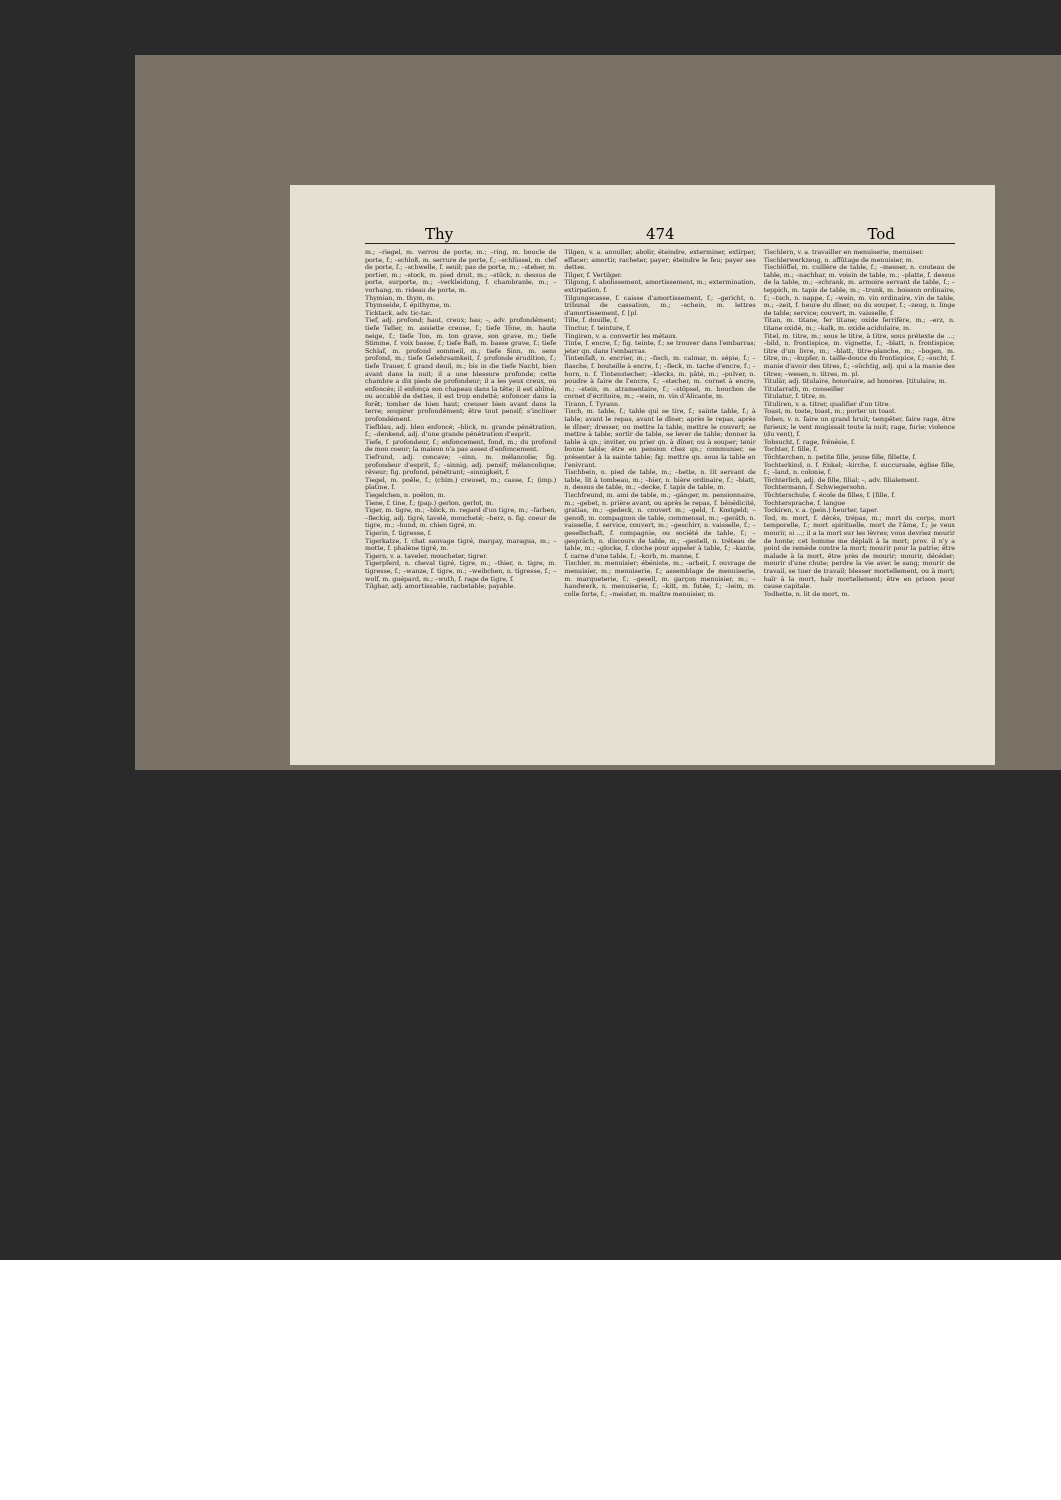Thy 474 Tod
m.; –riegel, m. verrou de porte, m.; –ring, m. boucle de porte, f.; –schloß, m. serrure de porte, f.; –schlüssel, m. clef de porte, f.; –schwelle, f. seuil; pas de porte, m.; –steher, m. portier, m.; –stock, m. pied droit, m.; –stück, n. dessus de porte, surporte, m.; –verkleidung, f. chambranle, m.; –vorhang, m. rideau de porte, m.
Thymian, m. thym, m.
Thymseide, f. épithyme, m.
Ticktack, adv. tic-tac.
Tief, adj. profond; haut, creux; bas; –, adv. profondément; tiefe Teller, m. assiette creuse, f.; tiefe Töne, m. haute neige, f.; tiefe Ton, m. ton grave, son grave, m.; tiefe Stimme, f. voix basse, f.; tiefe Baß, m. basse grave, f.; tiefe Schlaf, m. profond sommeil, m.; tiefe Sinn, m. sens profond, m.; tiefe Gelehrsamkeit, f. profonde érudition, f.; tiefe Trauer, f. grand deuil, m.; bis in die tiefe Nacht, bien avant dans la nuit; il a une blessure profonde; cette chambre a dix pieds de profondeur; il a les yeux creux, ou enfoncés; il enfonça son chapeau dans la tête; il est abîmé, ou accablé de dettes, il est trop endetté; enfoncer dans la forêt; tomber de bien haut; creuser bien avant dans la terre; soupirer profondément; être tout pensif; s'incliner profondément.
Tiefblau, adj. bleu enfoncé; –blick, m. grande pénétration, f.; –denkend, adj. d'une grande pénétration d'esprit.
Tiefe, f. profondeur, f.; enfoncement, fond, m.; du profond de mon coeur; la maison n'a pas assez d'enfoncement.
Tiefrund, adj. concave; –sinn, m. mélancolie; fig. profondeur d'esprit, f.; –sinnig, adj. pensif; mélancolique, rêveur; fig. profond, pénétrant; –sinnigkeit, f.
Tiegel, m. poêle, f.; (chim.) creuset, m.; casse, f.; (imp.) platine, f.
Tiegelchen, n. poêlon, m.
Tiene, f. tine, f.; (pap.) gerlon, gerlot, m.
Tiger, m. tigre, m.; –blick, m. regard d'un tigre, m.; –farben, –fleckig, adj. tigré, tavelé, moucheté; –herz, n. fig. coeur de tigre, m.; –hund, m. chien tigré, m.
Tigerin, f. tigresse, f.
Tigerkatze, f. chat sauvage tigré, margay, maragua, m.; –motte, f. phalène tigré, m.
Tigern, v. a. taveler, moucheter, tigrer.
Tigerpferd, n. cheval tigré, tigre, m.; –thier, n. tigre, m. tigresse, f.; –wanze, f. tigre, m.; –weibchen, n. tigresse, f.; –wolf, m. guépard, m.; –wuth, f. rage de tigre, f.
Tilgbar, adj. amortissable, rachetable; payable.
Tilgen, v. a. annuller, abolir, éteindre, exterminer, extirper, effacer; amortir, racheter, payer; éteindre le feu; payer ses dettes.
Tilger, f. Vertilger.
Tilgung, f. abolissement, amortissement, m.; extermination, extirpation, f.
Tilgungscasse, f. caisse d'amortissement, f.; –gericht, n. tribunal de cassation, m.; –schein, m. lettres d'amortissement, f. [pl.
Tille, f. douille, f.
Tinctur, f. teinture, f.
Tingiren, v. a. convertir les métaux.
Tinte, f. encre, f.; fig. teinte, f.; se trouver dans l'embarras; jeter qn. dans l'embarras.
Tintenfaß, n. encrier, m.; –fisch, m. calmar, m. sépie, f.; –flasche, f. bouteille à encre, f.; –fleck, m. tache d'encre, f.; –horn, n. f. Tintenstecher; –klecks, m. pâté, m.; –pulver, n. poudre à faire de l'encre, f.; –stecher, m. cornet à encre, m.; –stein, m. atramentaire, f.; –stöpsel, m. bouchon de cornet d'écritoire, m.; –wein, m. vin d'Alicante, m.
Tirann, f. Tyrann.
Tisch, m. table, f.; table qui se tire, f.; sainte table, f.; à table; avant le repas, avant le dîner; après le repas, après le dîner; dresser, ou mettre la table, mettre le couvert; se mettre à table; sortir de table, se lever de table; donner la table à qn.; inviter, ou prier qn. à dîner, ou à souper; tenir bonne table; être en pension chez qn.; communier, se présenter à la sainte table; fig. mettre qn. sous la table en l'enivrant.
Tischbein, n. pied de table, m.; –bette, n. lit servant de table, lit à tombeau, m.; –bier, n. bière ordinaire, f.; –blatt, n. dessus de table, m.; –decke, f. tapis de table, m.
Tischfreund, m. ami de table, m.; –gänger, m. pensionnaire, m.; –gebet, n. prière avant, ou après le repas, f. bénédicité, gratias, m.; –gedeck, n. couvert m.; –geld, f. Kostgeld; –genoß, m. compagnon de table, commensal, m.; –geräth, n. vaisselle, f. service, couvert, m.; –geschirr, n. vaisselle, f.; –gesellschaft, f. compagnie, ou société de table, f.; –gespräch, n. discours de table, m.; –gestell, n. tréteau de table, m.; –glocke, f. cloche pour appeler à table, f.; –kante, f. carne d'une table, f.; –korb, m. manne, f.
Tischler, m. menuisier; ébéniste, m.; –arbeit, f. ouvrage de menuisier, m.; menuiserie, f.; assemblage de menuiserie, m. marqueterie, f.; –gesell, m. garçon menuisier, m.; –handwerk, n. menuiserie, f.; –kitt, m. futée, f.; –leim, m. colle forte, f.; –meister, m. maître menuisier, m.
Tischlern, v. a. travailler en menuiserie, menuiser.
Tischlerwerkzeug, n. affûtage de menuisier, m.
Tischlöffel, m. cuillère de table, f.; –messer, n. couteau de table, m.; –nachbar, m. voisin de table, m.; –platte, f. dessus de la table, m.; –schrank, m. armoire servant de table, f.; –teppich, m. tapis de table, m.; –trunk, m. boisson ordinaire, f.; –tuch, n. nappe, f.; –wein, m. vin ordinaire, vin de table, m.; –zeit, f. heure du dîner, ou du souper, f.; –zeug, n. linge de table; service; couvert, m. vaisselle, f.
Titan, m. titane, fer titane; oxide ferrifère, m.; –erz, n. titane oxidé, m.; –kalk, m. oxide acidulaire, m.
Titel, m. titre, m.; sous le titre, à titre, sous prétexte de ...; –bild, n. frontispice, m. vignette, f.; –blatt, n. frontispice; titre d'un livre, m.; –blatt, titre-planche, m.; –bogen, m. titre, m.; –kupfer, n. taille-douce du frontispice, f.; –sucht, f. manie d'avoir des titres, f.; –süchtig, adj. qui a la manie des titres; –wesen, n. titres, m. pl.
Titulär, adj. titulaire, honoraire, ad honores. [titulaire, m.
Titularrath, m. conseiller
Titulatur, f. titre, m.
Tituliren, v. a. titrer, qualifier d'un titre.
Toast, m. toste, toast, m.; porter un toast.
Toben, v. n. faire un grand bruit; tempêter, faire rage, être furieux; le vent mugissait toute la nuit; rage, furie; violence (du vent), f.
Tobsucht, f. rage, frénésie, f.
Tochter, f. fille, f.
Töchterchen, n. petite fille, jeune fille, fillette, f.
Tochterkind, n. f. Enkel; –kirche, f. succursale, église fille, f.; –land, n. colonie, f.
Töchterlich, adj. de fille, filial; –, adv. filialement.
Tochtermann, f. Schwiegersohn.
Töchterschule, f. école de filles, f. [fille, f.
Tochtersprache, f. langue
Tockiren, v. a. (pein.) heurter, taper.
Tod, m. mort, f. décès, trépas, m.; mort du corps, mort temporelle, f.; mort spirituelle, mort de l'âme, f.; je veux mourir, si ...; il a la mort sur les lèvres; vous devriez mourir de honte; cet homme me déplaît à la mort; prov. il n'y a point de remède contre la mort; mourir pour la patrie; être malade à la mort, être près de mourir; mourir, décéder; mourir d'une chute; perdre la vie avec le sang; mourir de travail, se tuer de travail; blesser mortellement, ou à mort; haïr à la mort, haïr mortellement; être en prison pour cause capitale.
Todbette, n. lit de mort, m.